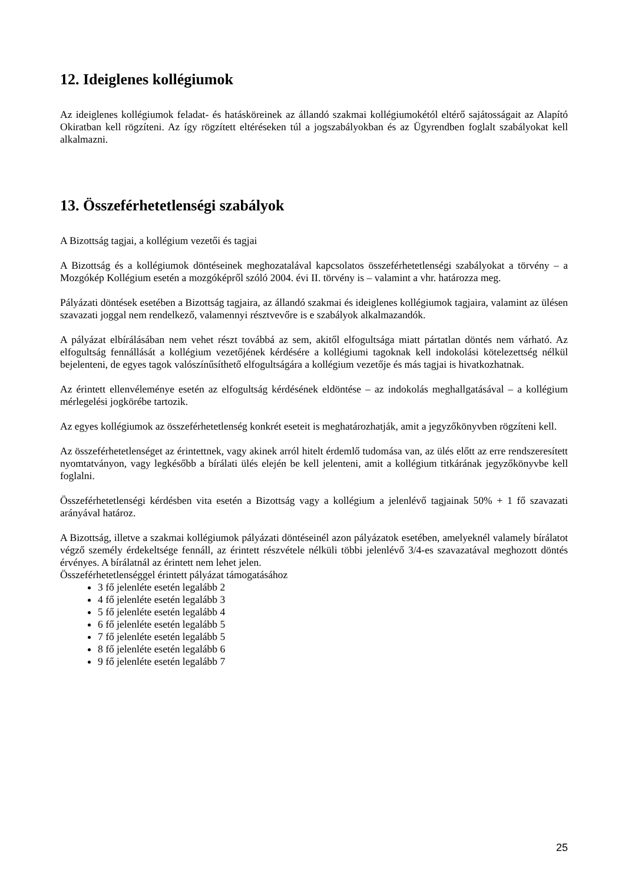12. Ideiglenes kollégiumok
Az ideiglenes kollégiumok feladat- és hatásköreinek az állandó szakmai kollégiumokétól eltérő sajátosságait az Alapító Okiratban kell rögzíteni. Az így rögzített eltéréseken túl a jogszabályokban és az Ügyrendben foglalt szabályokat kell alkalmazni.
13. Összeférhetetlenségi szabályok
A Bizottság tagjai, a kollégium vezetői és tagjai
A Bizottság és a kollégiumok döntéseinek meghozatalával kapcsolatos összeférhetetlenségi szabályokat a törvény – a Mozgókép Kollégium esetén a mozgóképről szóló 2004. évi II. törvény is – valamint a vhr. határozza meg.
Pályázati döntések esetében a Bizottság tagjaira, az állandó szakmai és ideiglenes kollégiumok tagjaira, valamint az ülésen szavazati joggal nem rendelkező, valamennyi résztvevőre is e szabályok alkalmazandók.
A pályázat elbírálásában nem vehet részt továbbá az sem, akitől elfogultsága miatt pártatlan döntés nem várható. Az elfogultság fennállását a kollégium vezetőjének kérdésére a kollégiumi tagoknak kell indokolási kötelezettség nélkül bejelenteni, de egyes tagok valószínűsíthető elfogultságára a kollégium vezetője és más tagjai is hivatkozhatnak.
Az érintett ellenvéleménye esetén az elfogultság kérdésének eldöntése – az indokolás meghallgatásával – a kollégium mérlegelési jogkörébe tartozik.
Az egyes kollégiumok az összeférhetetlenség konkrét eseteit is meghatározhatják, amit a jegyzőkönyvben rögzíteni kell.
Az összeférhetetlenséget az érintettnek, vagy akinek arról hitelt érdemlő tudomása van, az ülés előtt az erre rendszeresített nyomtatványon, vagy legkésőbb a bírálati ülés elején be kell jelenteni, amit a kollégium titkárának jegyzőkönyvbe kell foglalni.
Összeférhetetlenségi kérdésben vita esetén a Bizottság vagy a kollégium a jelenlévő tagjainak 50% + 1 fő szavazati arányával határoz.
A Bizottság, illetve a szakmai kollégiumok pályázati döntéseinél azon pályázatok esetében, amelyeknél valamely bírálatot végző személy érdekeltsége fennáll, az érintett részvétele nélküli többi jelenlévő 3/4-es szavazatával meghozott döntés érvényes. A bírálatnál az érintett nem lehet jelen.
Összeférhetetlenséggel érintett pályázat támogatásához
3 fő jelenléte esetén legalább 2
4 fő jelenléte esetén legalább 3
5 fő jelenléte esetén legalább 4
6 fő jelenléte esetén legalább 5
7 fő jelenléte esetén legalább 5
8 fő jelenléte esetén legalább 6
9 fő jelenléte esetén legalább 7
25